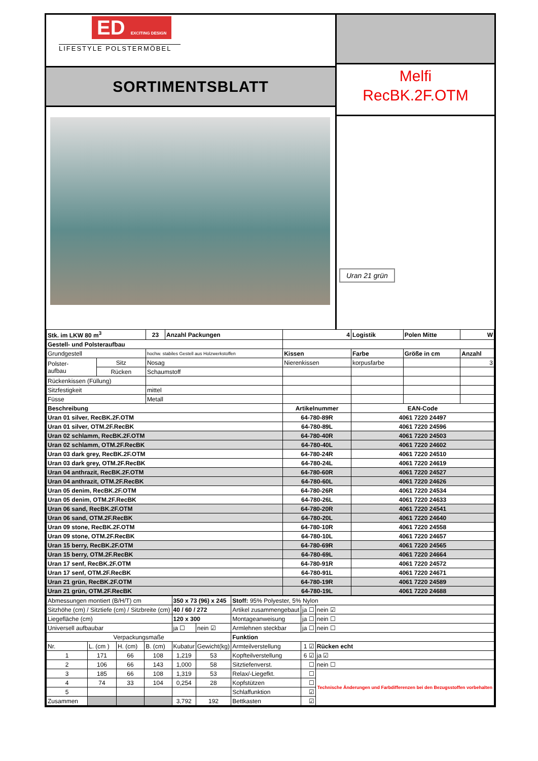ED EXCITING DESIGN
LIFESTYLE POLSTERMÖBEL
SORTIMENTSBLATT
Melfi
RecBK.2F.OTM
Uran 21 grün
| Stk. im LKW 80 m<sup>3</sup> | | 23 | Anzahl Packungen | 4 | Logistik | Polen Mitte | | W |
| Gestell- und Polsteraufbau | | | | | | | | |
| Grundgestell | | hochw. stabiles Gestell aus Holzwerkstoffen | | Kissen | Farbe | Größe in cm | Anzahl | |
| Polster- aufbau | Sitz | Nosag | | Nierenkissen | korpusfarbe | | 3 | |
| | Rücken | Schaumstoff | | | | | | |
| Rückenkissen (Füllung) | | | | | | | | |
| Sitzfestigkeit | | mittel | | | | | | |
| Füsse | | Metall | | | | | | |
| Beschreibung | | | | Artikelnummer | EAN-Code | | | |
| Uran 01 silver, RecBK.2F.OTM | | | | 64-780-89R | 4061 7220 24497 | | | |
| Uran 01 silver, OTM.2F.RecBK | | | | 64-780-89L | 4061 7220 24596 | | | |
| Uran 02 schlamm, RecBK.2F.OTM | | | | 64-780-40R | 4061 7220 24503 | | | |
| Uran 02 schlamm, OTM.2F.RecBK | | | | 64-780-40L | 4061 7220 24602 | | | |
| Uran 03 dark grey, RecBK.2F.OTM | | | | 64-780-24R | 4061 7220 24510 | | | |
| Uran 03 dark grey, OTM.2F.RecBK | | | | 64-780-24L | 4061 7220 24619 | | | |
| Uran 04 anthrazit, RecBK.2F.OTM | | | | 64-780-60R | 4061 7220 24527 | | | |
| Uran 04 anthrazit, OTM.2F.RecBK | | | | 64-780-60L | 4061 7220 24626 | | | |
| Uran 05 denim, RecBK.2F.OTM | | | | 64-780-26R | 4061 7220 24534 | | | |
| Uran 05 denim, OTM.2F.RecBK | | | | 64-780-26L | 4061 7220 24633 | | | |
| Uran 06 sand, RecBK.2F.OTM | | | | 64-780-20R | 4061 7220 24541 | | | |
| Uran 06 sand, OTM.2F.RecBK | | | | 64-780-20L | 4061 7220 24640 | | | |
| Uran 09 stone, RecBK.2F.OTM | | | | 64-780-10R | 4061 7220 24558 | | | |
| Uran 09 stone, OTM.2F.RecBK | | | | 64-780-10L | 4061 7220 24657 | | | |
| Uran 15 berry, RecBK.2F.OTM | | | | 64-780-69R | 4061 7220 24565 | | | |
| Uran 15 berry, OTM.2F.RecBK | | | | 64-780-69L | 4061 7220 24664 | | | |
| Uran 17 senf, RecBK.2F.OTM | | | | 64-780-91R | 4061 7220 24572 | | | |
| Uran 17 senf, OTM.2F.RecBK | | | | 64-780-91L | 4061 7220 24671 | | | |
| Uran 21 grün, RecBK.2F.OTM | | | | 64-780-19R | 4061 7220 24589 | | | |
| Uran 21 grün, OTM.2F.RecBK | | | | 64-780-19L | 4061 7220 24688 | | | |
| Abmessungen montiert (B/H/T) cm | | | | 350 x 73 (96) x 245 | | Stoff: 95% Polyester, 5% Nylon | | |
| Sitzhöhe (cm) / Sitztiefe (cm) / Sitzbreite (cm) | | | | 40 / 60 / 272 | | Artikel zusammengebaut | ja ☐ | nein ☑ |
| Liegefläche (cm) | | | | 120 x 300 | | Montageanweisung | ja ☐ | nein ☐ |
| Universell aufbaubar | | | | ja ☐ | nein ☑ | Armlehnen steckbar | ja ☐ | nein ☐ |
| Verpackungsmaße | | | | | | Funktion | | |
| Nr. | L. (cm ) | H. (cm) | B. (cm) | Kubatur | Gewicht(kg) | Armteilverstellung | 1 ☑ | Rücken echt |
| 1 | 171 | 66 | 108 | 1,219 | 53 | Kopfteilverstellung | 6 ☑ | ja ☑ |
| 2 | 106 | 66 | 143 | 1,000 | 58 | Sitztiefenverst. | ☐ | nein ☐ |
| 3 | 185 | 66 | 108 | 1,319 | 53 | Relax/-Liegefkt. | ☐ | Technische Änderungen und Farbdifferenzen bei den Bezugsstoffen vorbehalten |
| 4 | 74 | 33 | 104 | 0,254 | 28 | Kopfstützen | ☐ | |
| 5 | | | | | | Schlaffunktion | ☑ | |
| Zusammen | | | | 3,792 | 192 | Bettkasten | ☑ | |